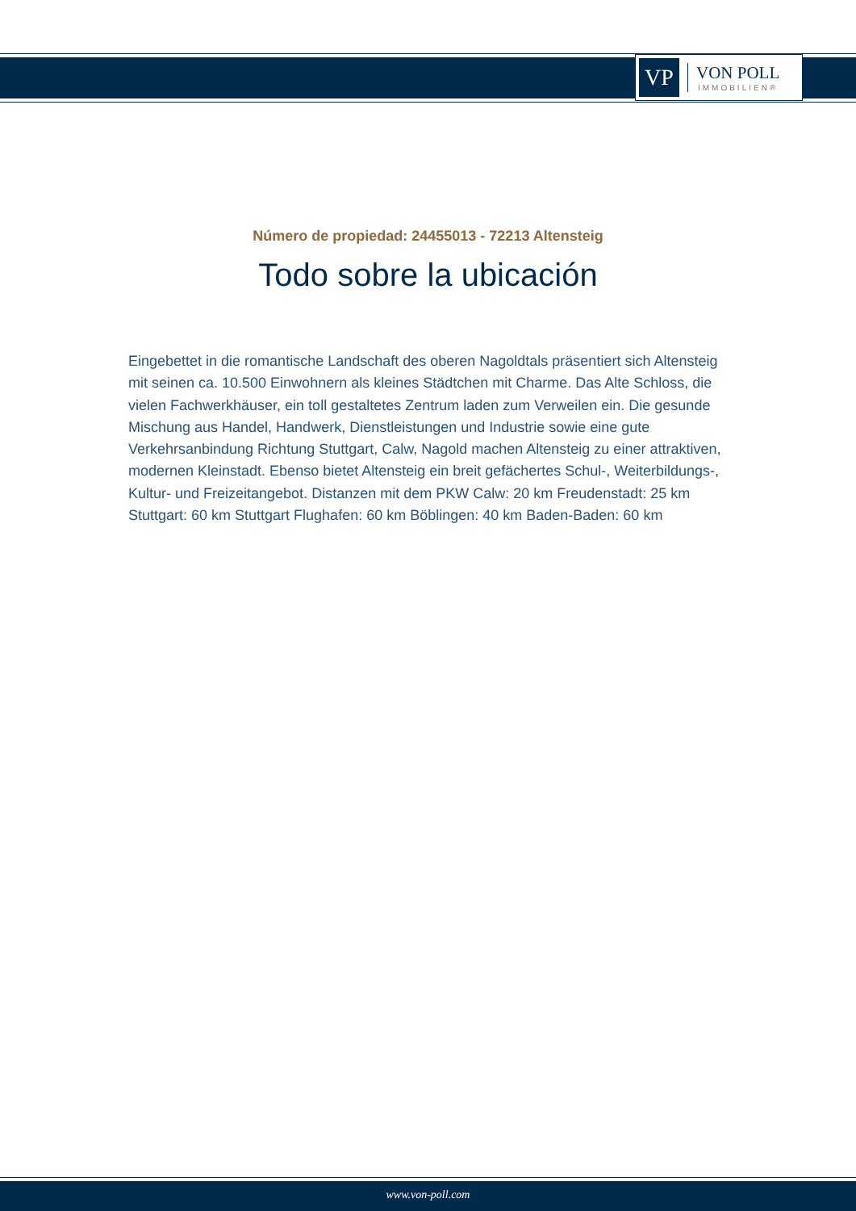VP
VON POLL
IMMOBILIEN®
Número de propiedad: 24455013 - 72213 Altensteig
Todo sobre la ubicación
Eingebettet in die romantische Landschaft des oberen Nagoldtals präsentiert sich Altensteig mit seinen ca. 10.500 Einwohnern als kleines Städtchen mit Charme. Das Alte Schloss, die vielen Fachwerkhäuser, ein toll gestaltetes Zentrum laden zum Verweilen ein. Die gesunde Mischung aus Handel, Handwerk, Dienstleistungen und Industrie sowie eine gute Verkehrsanbindung Richtung Stuttgart, Calw, Nagold machen Altensteig zu einer attraktiven, modernen Kleinstadt. Ebenso bietet Altensteig ein breit gefächertes Schul-, Weiterbildungs-, Kultur- und Freizeitangebot. Distanzen mit dem PKW Calw: 20 km Freudenstadt: 25 km Stuttgart: 60 km Stuttgart Flughafen: 60 km Böblingen: 40 km Baden-Baden: 60 km
www.von-poll.com